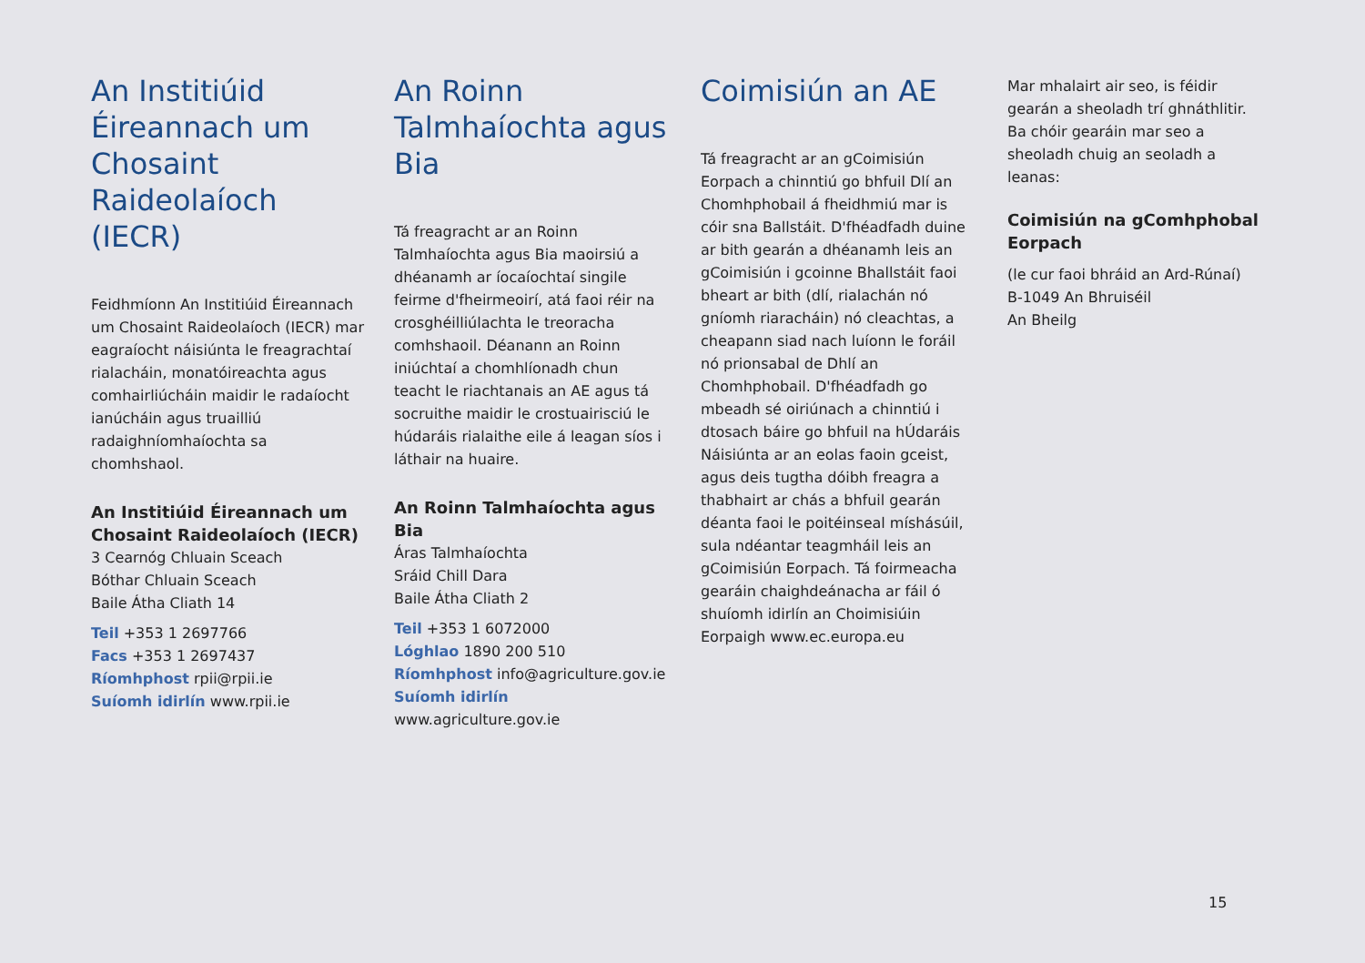An Institiúid Éireannach um Chosaint Raideolaíoch (IECR)
Feidhmíonn An Institiúid Éireannach um Chosaint Raideolaíoch (IECR) mar eagraíocht náisiúnta le freagrachtaí rialacháin, monatóireachta agus comhairliúcháin maidir le radaíocht ianúcháin agus truailliú radaighníomhaíochta sa chomhshaol.
An Institiúid Éireannach um Chosaint Raideolaíoch (IECR)
3 Cearnóg Chluain Sceach
Bóthar Chluain Sceach
Baile Átha Cliath 14
Teil +353 1 2697766
Facs +353 1 2697437
Ríomhphost rpii@rpii.ie
Suíomh idirlín www.rpii.ie
An Roinn Talmhaíochta agus Bia
Tá freagracht ar an Roinn Talmhaíochta agus Bia maoirsiú a dhéanamh ar íocaíochtaí singile feirme d'fheirmeoirí, atá faoi réir na crosghéilliúlachta le treoracha comhshaoil. Déanann an Roinn iniúchtaí a chomhlíonadh chun teacht le riachtanais an AE agus tá socruithe maidir le crostuairisciú le húdaráis rialaithe eile á leagan síos i láthair na huaire.
An Roinn Talmhaíochta agus Bia
Áras Talmhaíochta
Sráid Chill Dara
Baile Átha Cliath 2
Teil +353 1 6072000
Lóghlao 1890 200 510
Ríomhphost info@agriculture.gov.ie
Suíomh idirlín
www.agriculture.gov.ie
Coimisiún an AE
Tá freagracht ar an gCoimisiún Eorpach a chinntiú go bhfuil Dlí an Chomhphobail á fheidhmiú mar is cóir sna Ballstáit. D'fhéadfadh duine ar bith gearán a dhéanamh leis an gCoimisiún i gcoinne Bhallstáit faoi bheart ar bith (dlí, rialachán nó gníomh riaracháin) nó cleachtas, a cheapann siad nach luíonn le foráil nó prionsabal de Dhlí an Chomhphobail. D'fhéadfadh go mbeadh sé oiriúnach a chinntiú i dtosach báire go bhfuil na hÚdaráis Náisiúnta ar an eolas faoin gceist, agus deis tugtha dóibh freagra a thabhairt ar chás a bhfuil gearán déanta faoi le poitéinseal míshásúil, sula ndéantar teagmháil leis an gCoimisiún Eorpach. Tá foirmeacha gearáin chaighdeánacha ar fáil ó shuíomh idirlín an Choimisiúin Eorpaigh www.ec.europa.eu
Mar mhalairt air seo, is féidir gearán a sheoladh trí ghnáthlitir. Ba chóir gearáin mar seo a sheoladh chuig an seoladh a leanas:
Coimisiún na gComhphobal Eorpach
(le cur faoi bhráid an Ard-Rúnaí)
B-1049 An Bhruiséil
An Bheilg
15